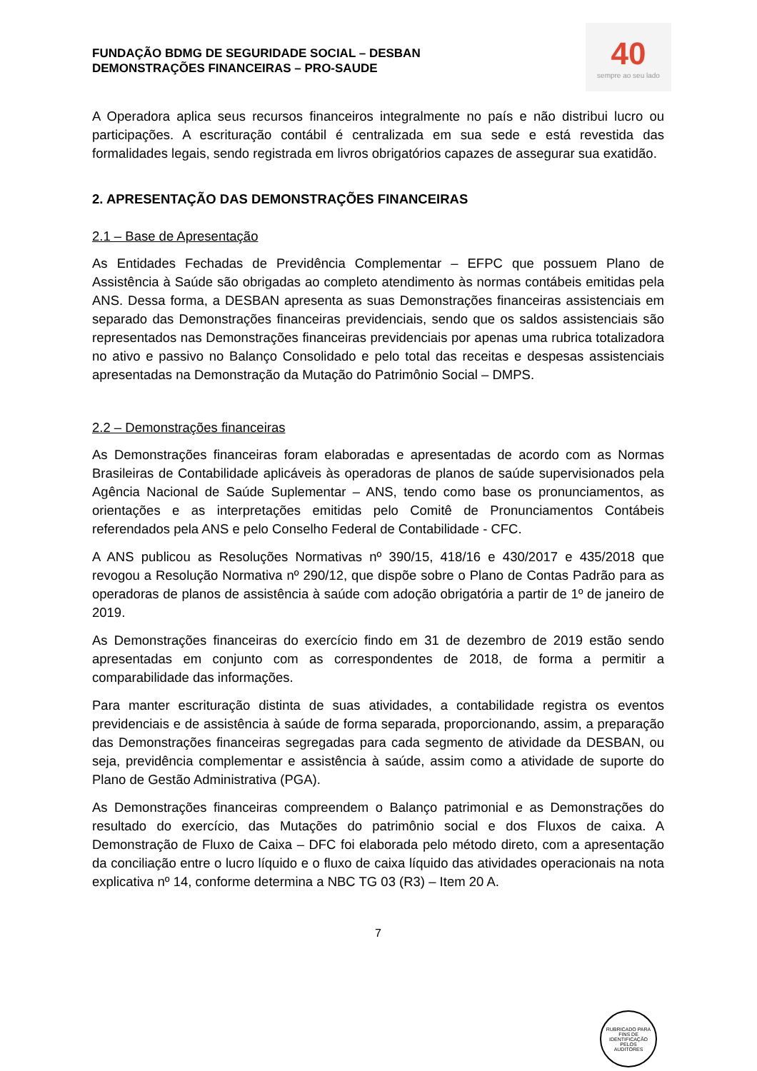FUNDAÇÃO BDMG DE SEGURIDADE SOCIAL – DESBAN
DEMONSTRAÇÕES FINANCEIRAS – PRO-SAUDE
40
sempre ao seu lado
A Operadora aplica seus recursos financeiros integralmente no país e não distribui lucro ou participações. A escrituração contábil é centralizada em sua sede e está revestida das formalidades legais, sendo registrada em livros obrigatórios capazes de assegurar sua exatidão.
2. APRESENTAÇÃO DAS DEMONSTRAÇÕES FINANCEIRAS
2.1 – Base de Apresentação
As Entidades Fechadas de Previdência Complementar – EFPC que possuem Plano de Assistência à Saúde são obrigadas ao completo atendimento às normas contábeis emitidas pela ANS. Dessa forma, a DESBAN apresenta as suas Demonstrações financeiras assistenciais em separado das Demonstrações financeiras previdenciais, sendo que os saldos assistenciais são representados nas Demonstrações financeiras previdenciais por apenas uma rubrica totalizadora no ativo e passivo no Balanço Consolidado e pelo total das receitas e despesas assistenciais apresentadas na Demonstração da Mutação do Patrimônio Social – DMPS.
2.2 – Demonstrações financeiras
As Demonstrações financeiras foram elaboradas e apresentadas de acordo com as Normas Brasileiras de Contabilidade aplicáveis às operadoras de planos de saúde supervisionados pela Agência Nacional de Saúde Suplementar – ANS, tendo como base os pronunciamentos, as orientações e as interpretações emitidas pelo Comitê de Pronunciamentos Contábeis referendados pela ANS e pelo Conselho Federal de Contabilidade - CFC.
A ANS publicou as Resoluções Normativas nº 390/15, 418/16 e 430/2017 e 435/2018 que revogou a Resolução Normativa nº 290/12, que dispõe sobre o Plano de Contas Padrão para as operadoras de planos de assistência à saúde com adoção obrigatória a partir de 1º de janeiro de 2019.
As Demonstrações financeiras do exercício findo em 31 de dezembro de 2019 estão sendo apresentadas em conjunto com as correspondentes de 2018, de forma a permitir a comparabilidade das informações.
Para manter escrituração distinta de suas atividades, a contabilidade registra os eventos previdenciais e de assistência à saúde de forma separada, proporcionando, assim, a preparação das Demonstrações financeiras segregadas para cada segmento de atividade da DESBAN, ou seja, previdência complementar e assistência à saúde, assim como a atividade de suporte do Plano de Gestão Administrativa (PGA).
As Demonstrações financeiras compreendem o Balanço patrimonial e as Demonstrações do resultado do exercício, das Mutações do patrimônio social e dos Fluxos de caixa. A Demonstração de Fluxo de Caixa – DFC foi elaborada pelo método direto, com a apresentação da conciliação entre o lucro líquido e o fluxo de caixa líquido das atividades operacionais na nota explicativa nº 14, conforme determina a NBC TG 03 (R3) – Item 20 A.
7
RUBRICADO PARA FINS DE IDENTIFICAÇÃO
PELOS
AUDITORES